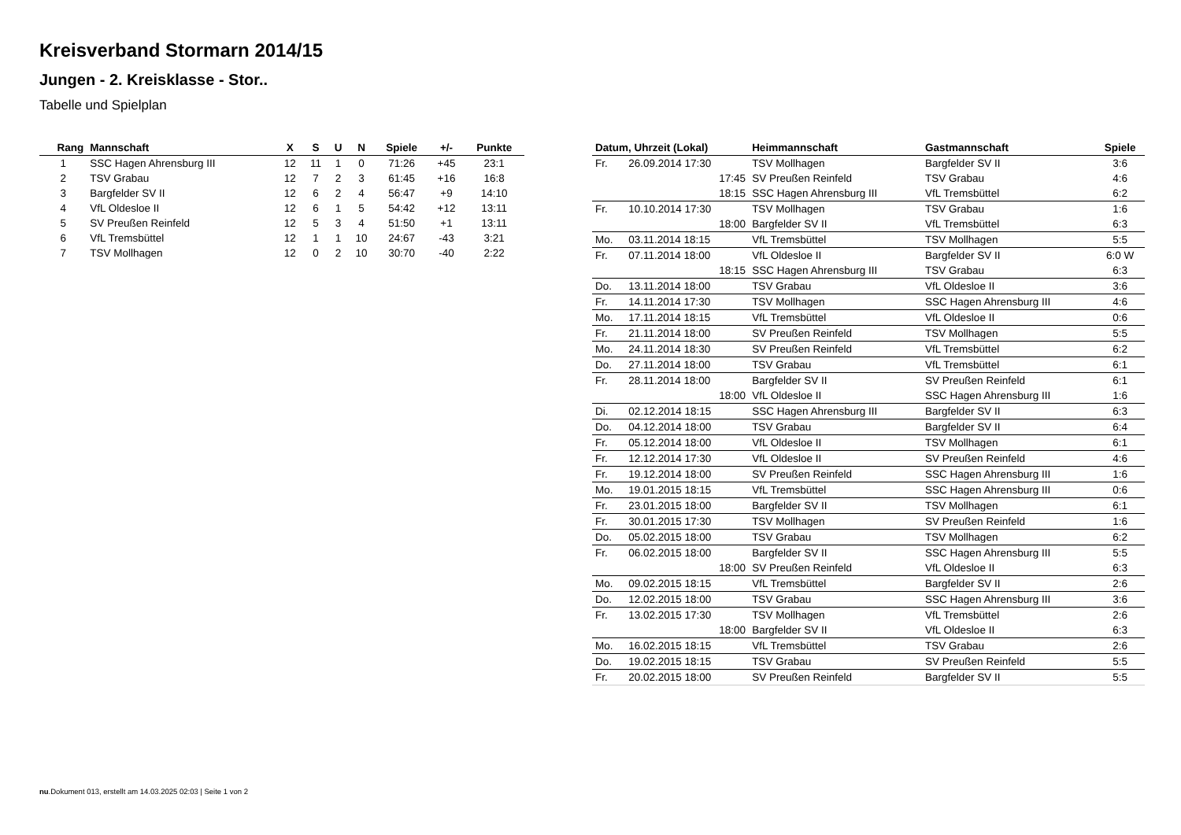Kreisverband Stormarn 2014/15
Jungen - 2. Kreisklasse - Stor..
Tabelle und Spielplan
| Rang | Mannschaft | X | S | U | N | Spiele | +/- | Punkte |
| --- | --- | --- | --- | --- | --- | --- | --- | --- |
| 1 | SSC Hagen Ahrensburg III | 12 | 11 | 1 | 0 | 71:26 | +45 | 23:1 |
| 2 | TSV Grabau | 12 | 7 | 2 | 3 | 61:45 | +16 | 16:8 |
| 3 | Bargfelder SV II | 12 | 6 | 2 | 4 | 56:47 | +9 | 14:10 |
| 4 | VfL Oldesloe II | 12 | 6 | 1 | 5 | 54:42 | +12 | 13:11 |
| 5 | SV Preußen Reinfeld | 12 | 5 | 3 | 4 | 51:50 | +1 | 13:11 |
| 6 | VfL Tremsbüttel | 12 | 1 | 1 | 10 | 24:67 | -43 | 3:21 |
| 7 | TSV Mollhagen | 12 | 0 | 2 | 10 | 30:70 | -40 | 2:22 |
| Datum, Uhrzeit (Lokal) | | Heimmannschaft | Gastmannschaft | Spiele |
| --- | --- | --- | --- | --- |
| Fr. | 26.09.2014 17:30 | TSV Mollhagen | Bargfelder SV II | 3:6 |
| | 17:45 | SV Preußen Reinfeld | TSV Grabau | 4:6 |
| | 18:15 | SSC Hagen Ahrensburg III | VfL Tremsbüttel | 6:2 |
| Fr. | 10.10.2014 17:30 | TSV Mollhagen | TSV Grabau | 1:6 |
| | 18:00 | Bargfelder SV II | VfL Tremsbüttel | 6:3 |
| Mo. | 03.11.2014 18:15 | VfL Tremsbüttel | TSV Mollhagen | 5:5 |
| Fr. | 07.11.2014 18:00 | VfL Oldesloe II | Bargfelder SV II | 6:0 W |
| | 18:15 | SSC Hagen Ahrensburg III | TSV Grabau | 6:3 |
| Do. | 13.11.2014 18:00 | TSV Grabau | VfL Oldesloe II | 3:6 |
| Fr. | 14.11.2014 17:30 | TSV Mollhagen | SSC Hagen Ahrensburg III | 4:6 |
| Mo. | 17.11.2014 18:15 | VfL Tremsbüttel | VfL Oldesloe II | 0:6 |
| Fr. | 21.11.2014 18:00 | SV Preußen Reinfeld | TSV Mollhagen | 5:5 |
| Mo. | 24.11.2014 18:30 | SV Preußen Reinfeld | VfL Tremsbüttel | 6:2 |
| Do. | 27.11.2014 18:00 | TSV Grabau | VfL Tremsbüttel | 6:1 |
| Fr. | 28.11.2014 18:00 | Bargfelder SV II | SV Preußen Reinfeld | 6:1 |
| | 18:00 | VfL Oldesloe II | SSC Hagen Ahrensburg III | 1:6 |
| Di. | 02.12.2014 18:15 | SSC Hagen Ahrensburg III | Bargfelder SV II | 6:3 |
| Do. | 04.12.2014 18:00 | TSV Grabau | Bargfelder SV II | 6:4 |
| Fr. | 05.12.2014 18:00 | VfL Oldesloe II | TSV Mollhagen | 6:1 |
| Fr. | 12.12.2014 17:30 | VfL Oldesloe II | SV Preußen Reinfeld | 4:6 |
| Fr. | 19.12.2014 18:00 | SV Preußen Reinfeld | SSC Hagen Ahrensburg III | 1:6 |
| Mo. | 19.01.2015 18:15 | VfL Tremsbüttel | SSC Hagen Ahrensburg III | 0:6 |
| Fr. | 23.01.2015 18:00 | Bargfelder SV II | TSV Mollhagen | 6:1 |
| Fr. | 30.01.2015 17:30 | TSV Mollhagen | SV Preußen Reinfeld | 1:6 |
| Do. | 05.02.2015 18:00 | TSV Grabau | TSV Mollhagen | 6:2 |
| Fr. | 06.02.2015 18:00 | Bargfelder SV II | SSC Hagen Ahrensburg III | 5:5 |
| | 18:00 | SV Preußen Reinfeld | VfL Oldesloe II | 6:3 |
| Mo. | 09.02.2015 18:15 | VfL Tremsbüttel | Bargfelder SV II | 2:6 |
| Do. | 12.02.2015 18:00 | TSV Grabau | SSC Hagen Ahrensburg III | 3:6 |
| Fr. | 13.02.2015 17:30 | TSV Mollhagen | VfL Tremsbüttel | 2:6 |
| | 18:00 | Bargfelder SV II | VfL Oldesloe II | 6:3 |
| Mo. | 16.02.2015 18:15 | VfL Tremsbüttel | TSV Grabau | 2:6 |
| Do. | 19.02.2015 18:15 | TSV Grabau | SV Preußen Reinfeld | 5:5 |
| Fr. | 20.02.2015 18:00 | SV Preußen Reinfeld | Bargfelder SV II | 5:5 |
nu.Dokument 013, erstellt am 14.03.2025 02:03 | Seite 1 von 2